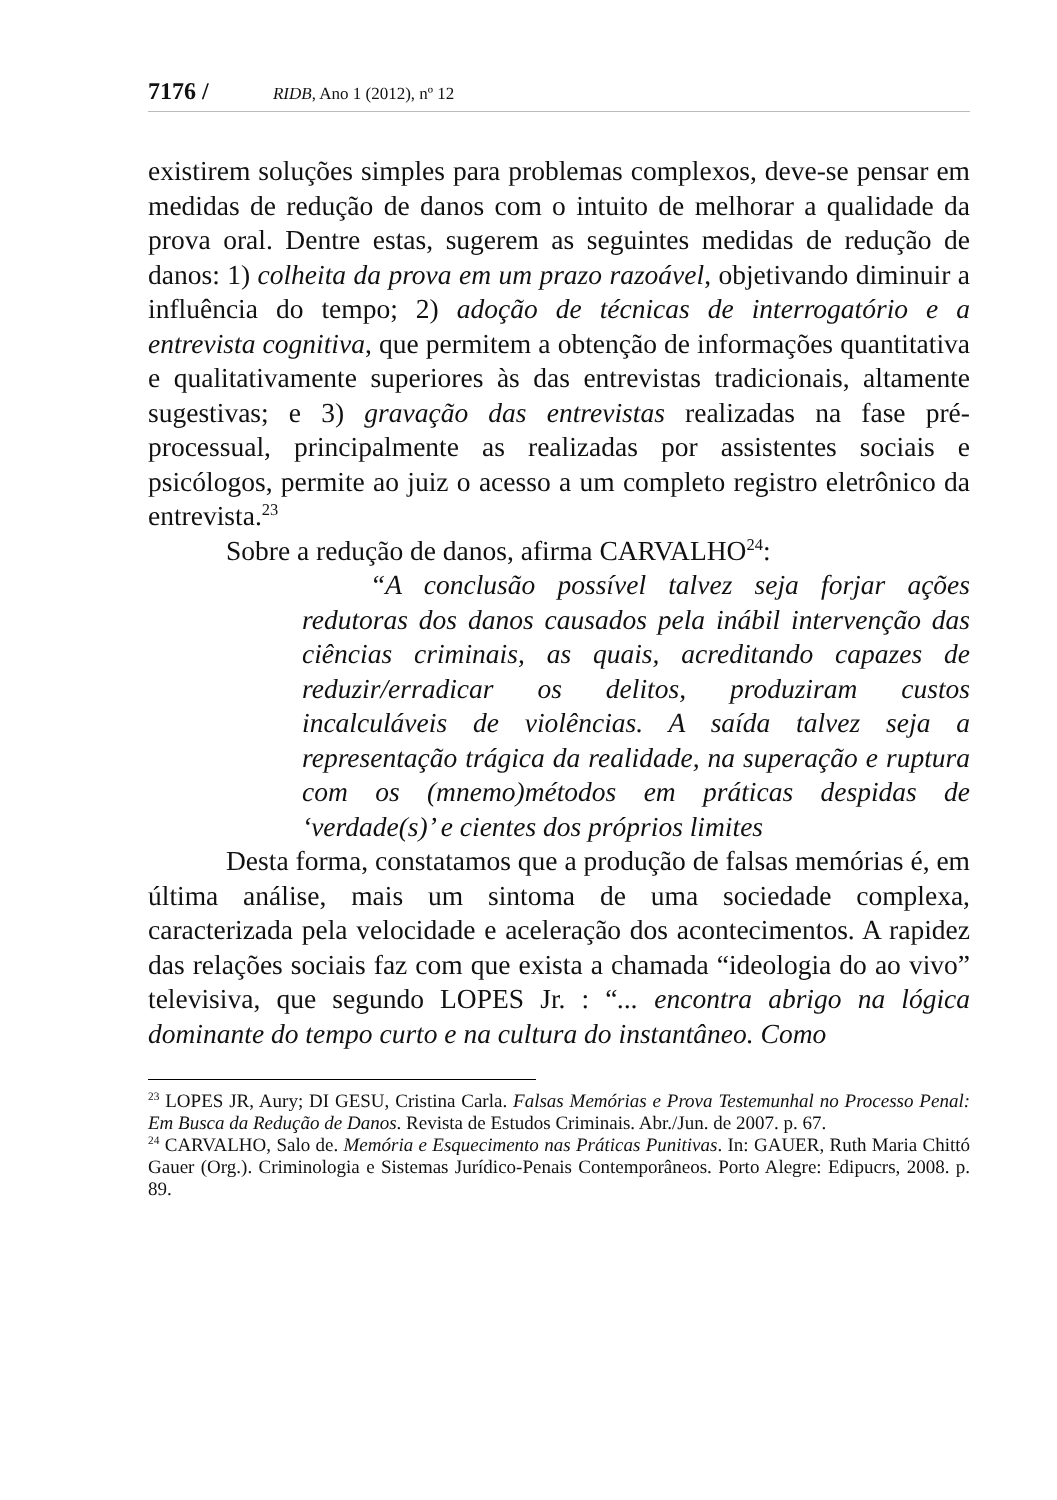7176 / RIDB, Ano 1 (2012), nº 12
existirem soluções simples para problemas complexos, deve-se pensar em medidas de redução de danos com o intuito de melhorar a qualidade da prova oral. Dentre estas, sugerem as seguintes medidas de redução de danos: 1) colheita da prova em um prazo razoável, objetivando diminuir a influência do tempo; 2) adoção de técnicas de interrogatório e a entrevista cognitiva, que permitem a obtenção de informações quantitativa e qualitativamente superiores às das entrevistas tradicionais, altamente sugestivas; e 3) gravação das entrevistas realizadas na fase pré-processual, principalmente as realizadas por assistentes sociais e psicólogos, permite ao juiz o acesso a um completo registro eletrônico da entrevista.<sup>23</sup>
Sobre a redução de danos, afirma CARVALHO<sup>24</sup>:
“A conclusão possível talvez seja forjar ações redutoras dos danos causados pela inábil intervenção das ciências criminais, as quais, acreditando capazes de reduzir/erradicar os delitos, produziram custos incalculáveis de violências. A saída talvez seja a representação trágica da realidade, na superação e ruptura com os (mnemo)métodos em práticas despidas de ‘verdade(s)’ e cientes dos próprios limites
Desta forma, constatamos que a produção de falsas memórias é, em última análise, mais um sintoma de uma sociedade complexa, caracterizada pela velocidade e aceleração dos acontecimentos. A rapidez das relações sociais faz com que exista a chamada “ideologia do ao vivo” televisiva, que segundo LOPES Jr. : “... encontra abrigo na lógica dominante do tempo curto e na cultura do instantâneo. Como
<sup>23</sup> LOPES JR, Aury; DI GESU, Cristina Carla. Falsas Memórias e Prova Testemunhal no Processo Penal: Em Busca da Redução de Danos. Revista de Estudos Criminais. Abr./Jun. de 2007. p. 67.
<sup>24</sup> CARVALHO, Salo de. Memória e Esquecimento nas Práticas Punitivas. In: GAUER, Ruth Maria Chittó Gauer (Org.). Criminologia e Sistemas Jurídico-Penais Contemporâneos. Porto Alegre: Edipucrs, 2008. p. 89.